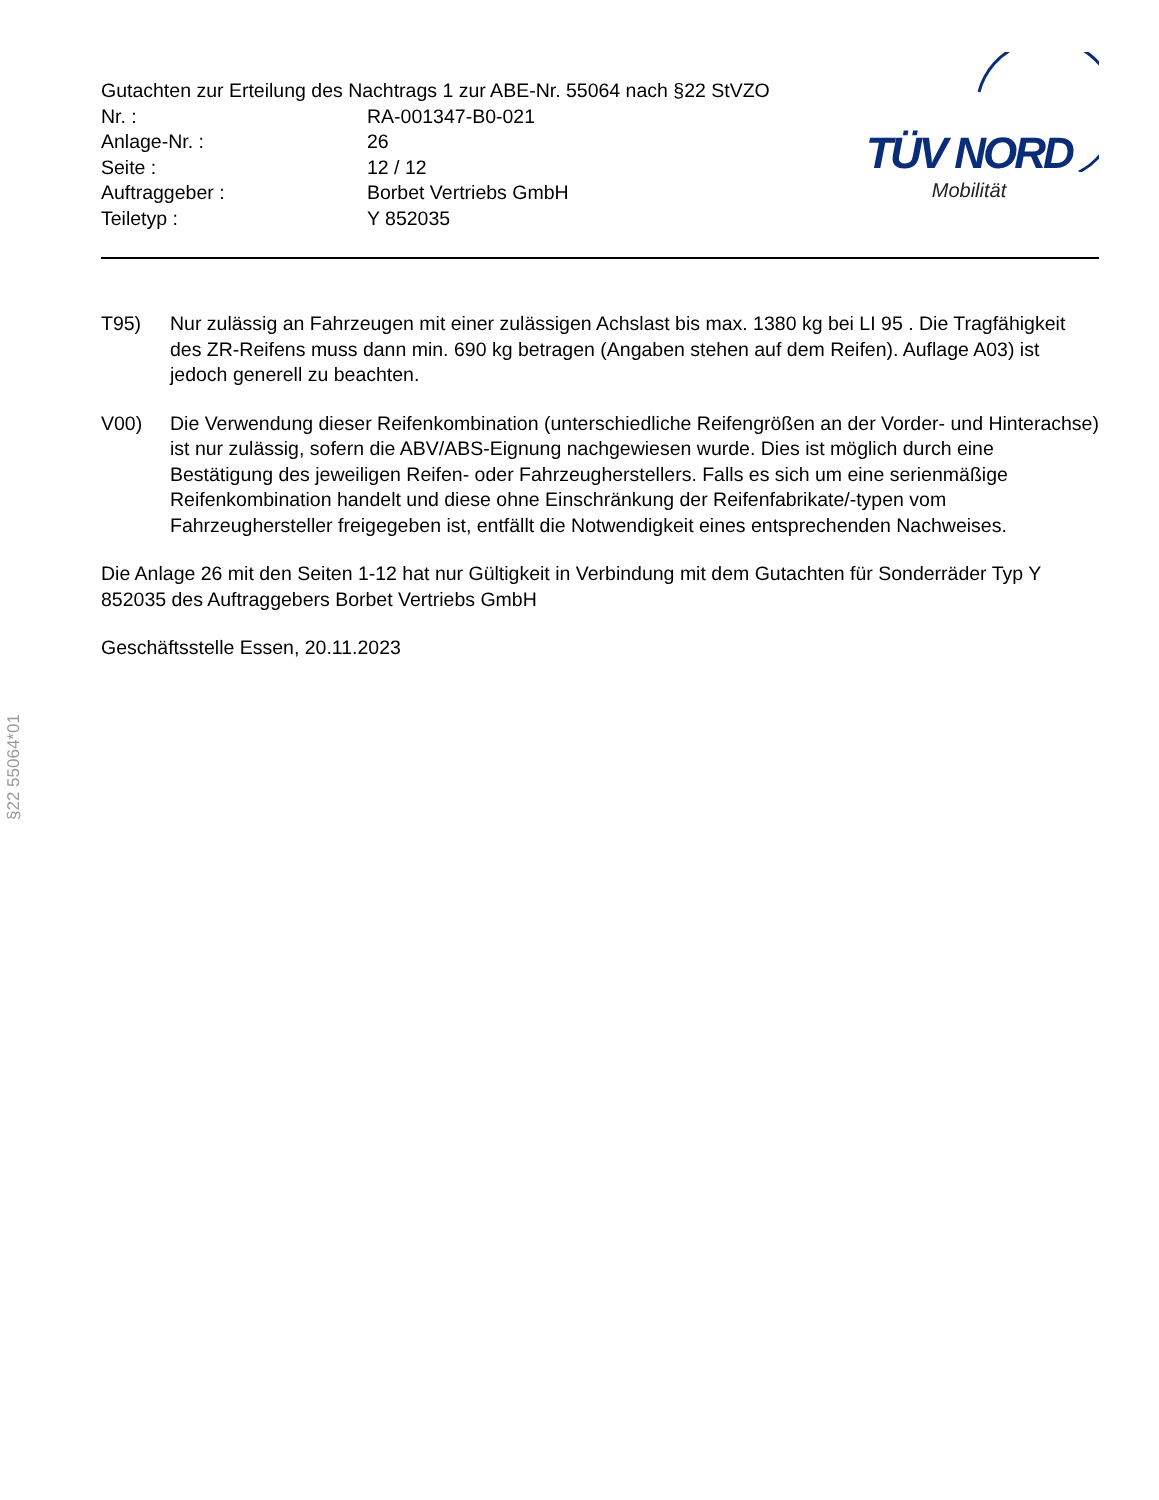Gutachten zur Erteilung des Nachtrags 1 zur ABE-Nr. 55064 nach §22 StVZO
| Nr. : | RA-001347-B0-021 |
| Anlage-Nr. : | 26 |
| Seite : | 12 / 12 |
| Auftraggeber : | Borbet Vertriebs GmbH |
| Teiletyp : | Y 852035 |
TÜV NORD
Mobilität
T95) Nur zulässig an Fahrzeugen mit einer zulässigen Achslast bis max. 1380 kg bei LI 95 . Die Tragfähigkeit des ZR-Reifens muss dann min. 690 kg betragen (Angaben stehen auf dem Reifen). Auflage A03) ist jedoch generell zu beachten.
V00) Die Verwendung dieser Reifenkombination (unterschiedliche Reifengrößen an der Vorder- und Hinterachse) ist nur zulässig, sofern die ABV/ABS-Eignung nachgewiesen wurde. Dies ist möglich durch eine Bestätigung des jeweiligen Reifen- oder Fahrzeugherstellers. Falls es sich um eine serienmäßige Reifenkombination handelt und diese ohne Einschränkung der Reifenfabrikate/-typen vom Fahrzeughersteller freigegeben ist, entfällt die Notwendigkeit eines entsprechenden Nachweises.
Die Anlage 26 mit den Seiten 1-12 hat nur Gültigkeit in Verbindung mit dem Gutachten für Sonderräder Typ Y 852035 des Auftraggebers Borbet Vertriebs GmbH
Geschäftsstelle Essen, 20.11.2023
§22 55064*01